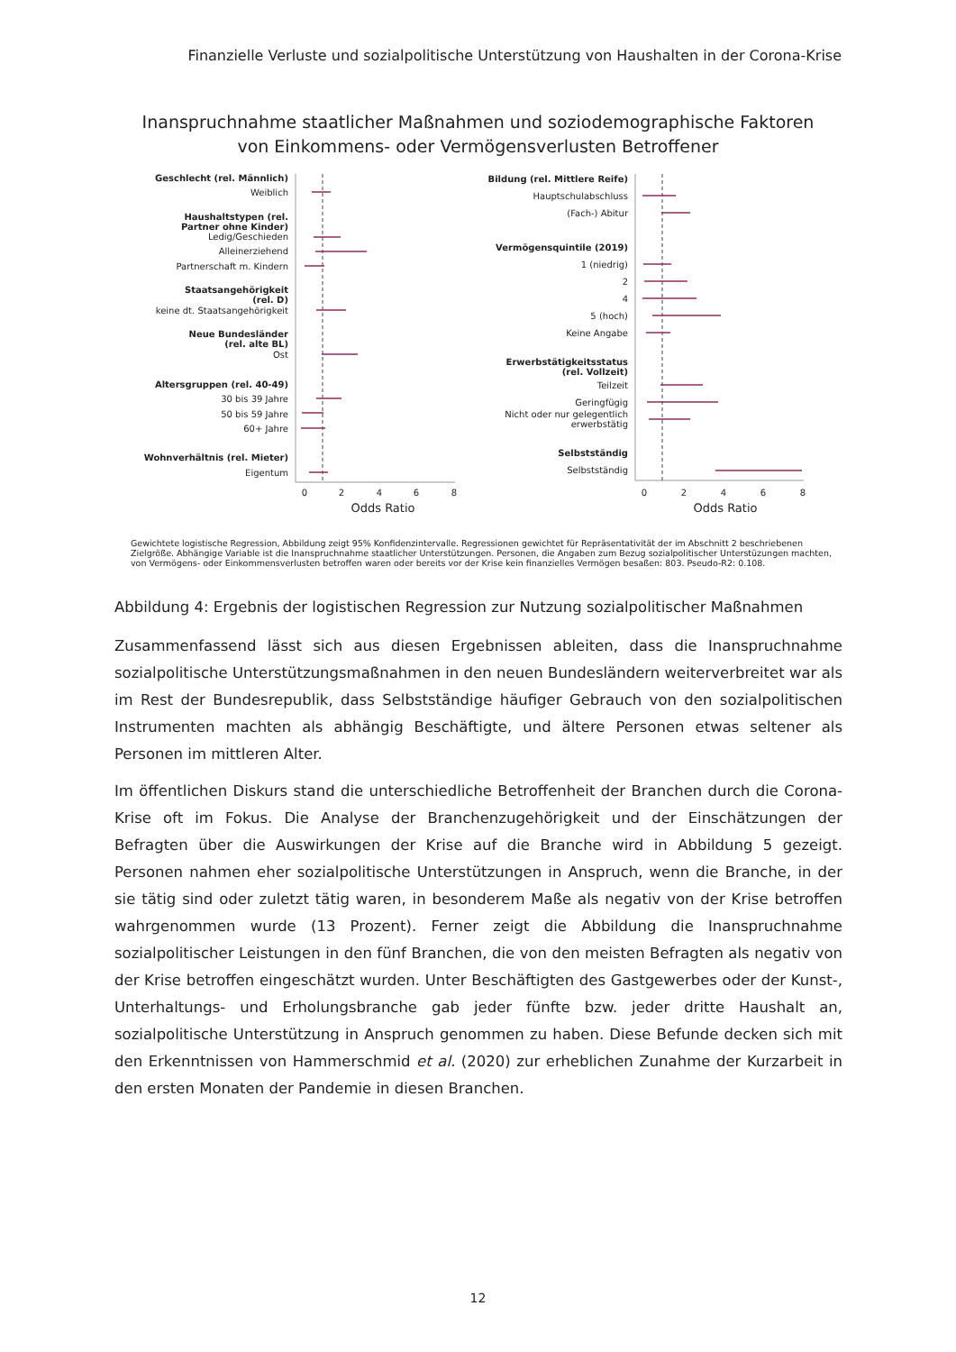Finanzielle Verluste und sozialpolitische Unterstützung von Haushalten in der Corona-Krise
Inanspruchnahme staatlicher Maßnahmen und soziodemographische Faktoren
von Einkommens- oder Vermögensverlusten Betroffener
Geschlecht (rel. Männlich)
Weiblich
Haushaltstypen (rel.
Partner ohne Kinder)
Ledig/Geschieden
Alleinerziehend
Partnerschaft m. Kindern
Staatsangehörigkeit
(rel. D)
keine dt. Staatsangehörigkeit
Neue Bundesländer
(rel. alte BL)
Ost
Altersgruppen (rel. 40-49)
30 bis 39 Jahre
50 bis 59 Jahre
60+ Jahre
Wohnverhältnis (rel. Mieter)
Eigentum
Bildung (rel. Mittlere Reife)
Hauptschulabschluss
(Fach-) Abitur
Vermögensquintile (2019)
1 (niedrig)
2
4
5 (hoch)
Keine Angabe
Erwerbstätigkeitsstatus
(rel. Vollzeit)
Teilzeit
Geringfügig
Nicht oder nur gelegentlich
erwerbstätig
Selbstständig
Selbstständig
0
2
4
6
8
Odds Ratio
0
2
4
6
8
Odds Ratio
Gewichtete logistische Regression, Abbildung zeigt 95% Konfidenzintervalle. Regressionen gewichtet für Repräsentativität der im Abschnitt 2 beschriebenen Zielgröße. Abhängige Variable ist die Inanspruchnahme staatlicher Unterstützungen. Personen, die Angaben zum Bezug sozialpolitischer Unterstüzungen machten, von Vermögens- oder Einkommensverlusten betroffen waren oder bereits vor der Krise kein finanzielles Vermögen besaßen: 803. Pseudo-R2: 0.108.
Abbildung 4: Ergebnis der logistischen Regression zur Nutzung sozialpolitischer Maßnahmen
Zusammenfassend lässt sich aus diesen Ergebnissen ableiten, dass die Inanspruchnahme sozialpolitische Unterstützungsmaßnahmen in den neuen Bundesländern weiterverbreitet war als im Rest der Bundesrepublik, dass Selbstständige häufiger Gebrauch von den sozialpolitischen Instrumenten machten als abhängig Beschäftigte, und ältere Personen etwas seltener als Personen im mittleren Alter.
Im öffentlichen Diskurs stand die unterschiedliche Betroffenheit der Branchen durch die Corona-Krise oft im Fokus. Die Analyse der Branchenzugehörigkeit und der Einschätzungen der Befragten über die Auswirkungen der Krise auf die Branche wird in Abbildung 5 gezeigt. Personen nahmen eher sozialpolitische Unterstützungen in Anspruch, wenn die Branche, in der sie tätig sind oder zuletzt tätig waren, in besonderem Maße als negativ von der Krise betroffen wahrgenommen wurde (13 Prozent). Ferner zeigt die Abbildung die Inanspruchnahme sozialpolitischer Leistungen in den fünf Branchen, die von den meisten Befragten als negativ von der Krise betroffen eingeschätzt wurden. Unter Beschäftigten des Gastgewerbes oder der Kunst-, Unterhaltungs- und Erholungsbranche gab jeder fünfte bzw. jeder dritte Haushalt an, sozialpolitische Unterstützung in Anspruch genommen zu haben. Diese Befunde decken sich mit den Erkenntnissen von Hammerschmid et al. (2020) zur erheblichen Zunahme der Kurzarbeit in den ersten Monaten der Pandemie in diesen Branchen.
12